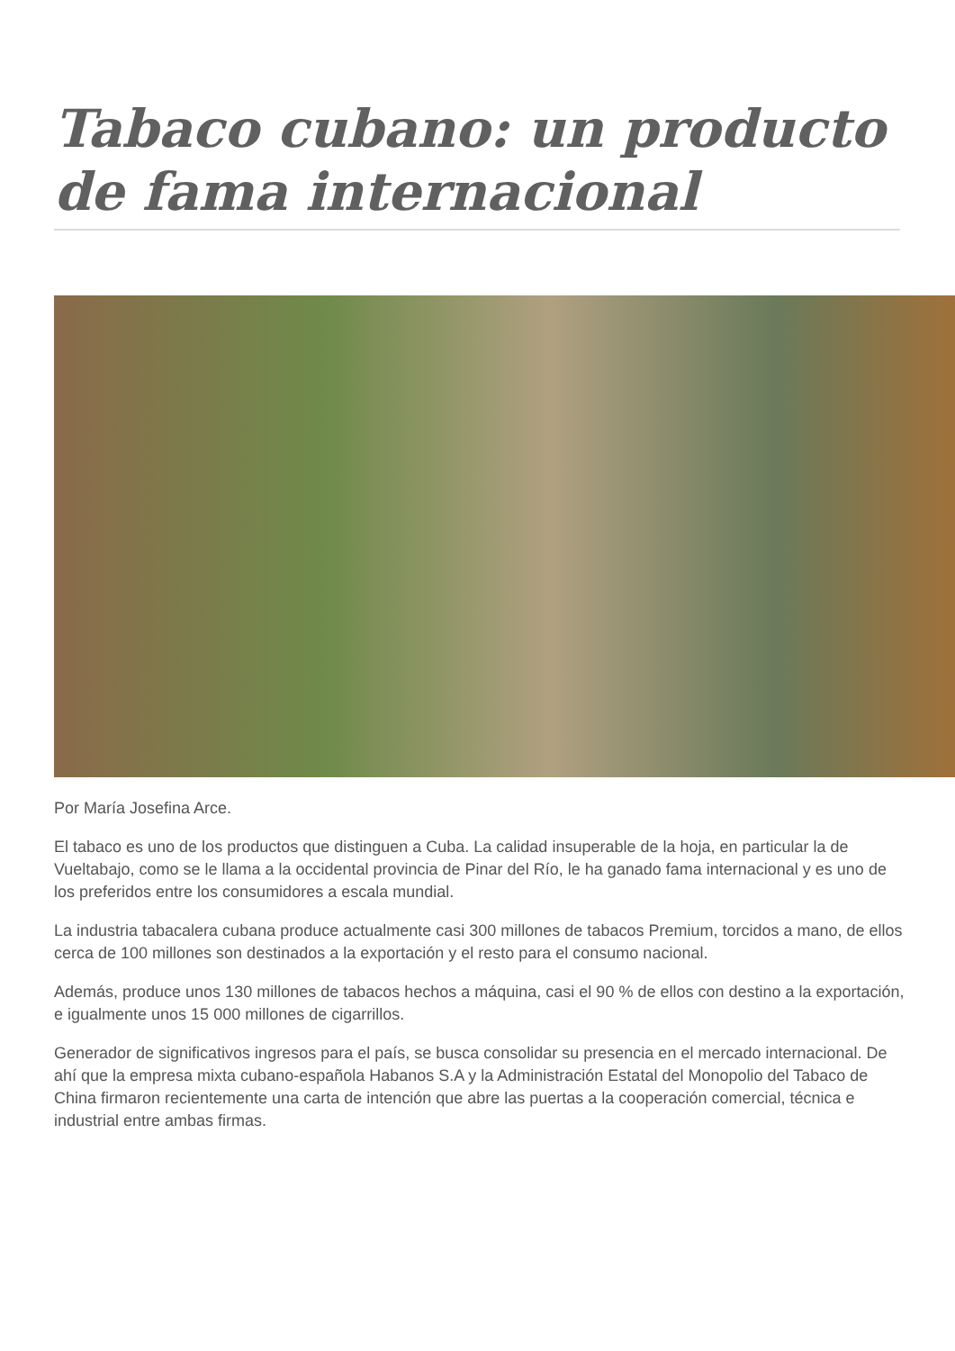Tabaco cubano: un producto de fama internacional
Por María Josefina Arce.
El tabaco es uno de los productos que distinguen a Cuba. La calidad insuperable de la hoja, en particular la de Vueltabajo, como se le llama a la occidental provincia de Pinar del Río, le ha ganado fama internacional y es uno de los preferidos entre los consumidores a escala mundial.
La industria tabacalera cubana produce actualmente casi 300 millones de tabacos Premium, torcidos a mano, de ellos cerca de 100 millones son destinados a la exportación y el resto para el consumo nacional.
Además, produce unos 130 millones de tabacos hechos a máquina, casi el 90 % de ellos con destino a la exportación, e igualmente unos 15 000 millones de cigarrillos.
Generador de significativos ingresos para el país, se busca consolidar su presencia en el mercado internacional. De ahí que la empresa mixta cubano-española Habanos S.A y la Administración Estatal del Monopolio del Tabaco de China firmaron recientemente una carta de intención que abre las puertas a la cooperación comercial, técnica e industrial entre ambas firmas.